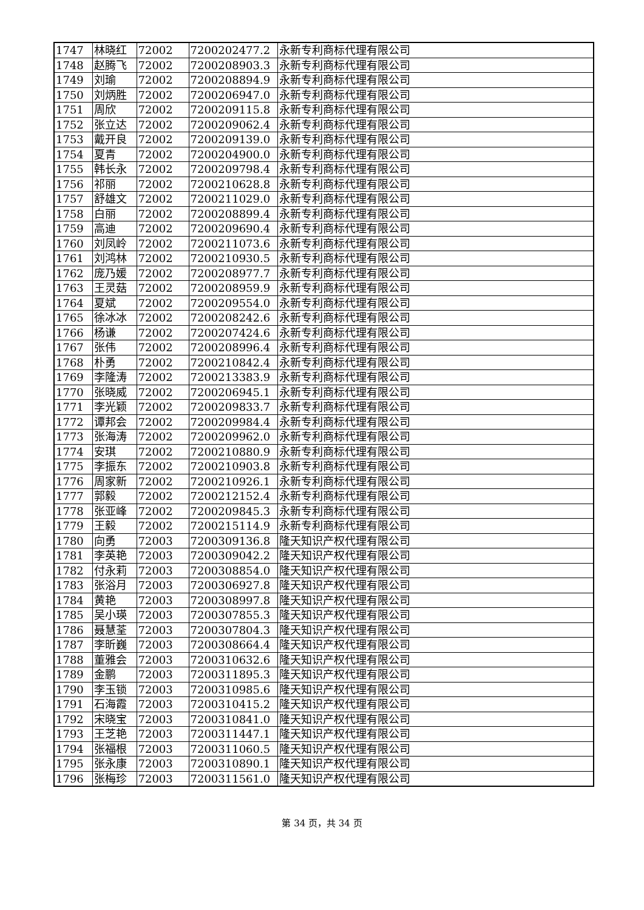| 1747 | 林晓红 | 72002 | 7200202477.2 | 永新专利商标代理有限公司 |
| 1748 | 赵腾飞 | 72002 | 7200208903.3 | 永新专利商标代理有限公司 |
| 1749 | 刘瑜 | 72002 | 7200208894.9 | 永新专利商标代理有限公司 |
| 1750 | 刘炳胜 | 72002 | 7200206947.0 | 永新专利商标代理有限公司 |
| 1751 | 周欣 | 72002 | 7200209115.8 | 永新专利商标代理有限公司 |
| 1752 | 张立达 | 72002 | 7200209062.4 | 永新专利商标代理有限公司 |
| 1753 | 戴开良 | 72002 | 7200209139.0 | 永新专利商标代理有限公司 |
| 1754 | 夏青 | 72002 | 7200204900.0 | 永新专利商标代理有限公司 |
| 1755 | 韩长永 | 72002 | 7200209798.4 | 永新专利商标代理有限公司 |
| 1756 | 祁丽 | 72002 | 7200210628.8 | 永新专利商标代理有限公司 |
| 1757 | 舒雄文 | 72002 | 7200211029.0 | 永新专利商标代理有限公司 |
| 1758 | 白丽 | 72002 | 7200208899.4 | 永新专利商标代理有限公司 |
| 1759 | 高迪 | 72002 | 7200209690.4 | 永新专利商标代理有限公司 |
| 1760 | 刘凤岭 | 72002 | 7200211073.6 | 永新专利商标代理有限公司 |
| 1761 | 刘鸿林 | 72002 | 7200210930.5 | 永新专利商标代理有限公司 |
| 1762 | 庞乃媛 | 72002 | 7200208977.7 | 永新专利商标代理有限公司 |
| 1763 | 王灵菇 | 72002 | 7200208959.9 | 永新专利商标代理有限公司 |
| 1764 | 夏斌 | 72002 | 7200209554.0 | 永新专利商标代理有限公司 |
| 1765 | 徐冰冰 | 72002 | 7200208242.6 | 永新专利商标代理有限公司 |
| 1766 | 杨谦 | 72002 | 7200207424.6 | 永新专利商标代理有限公司 |
| 1767 | 张伟 | 72002 | 7200208996.4 | 永新专利商标代理有限公司 |
| 1768 | 朴勇 | 72002 | 7200210842.4 | 永新专利商标代理有限公司 |
| 1769 | 李隆涛 | 72002 | 7200213383.9 | 永新专利商标代理有限公司 |
| 1770 | 张晓威 | 72002 | 7200206945.1 | 永新专利商标代理有限公司 |
| 1771 | 李光颖 | 72002 | 7200209833.7 | 永新专利商标代理有限公司 |
| 1772 | 谭邦会 | 72002 | 7200209984.4 | 永新专利商标代理有限公司 |
| 1773 | 张海涛 | 72002 | 7200209962.0 | 永新专利商标代理有限公司 |
| 1774 | 安琪 | 72002 | 7200210880.9 | 永新专利商标代理有限公司 |
| 1775 | 李振东 | 72002 | 7200210903.8 | 永新专利商标代理有限公司 |
| 1776 | 周家新 | 72002 | 7200210926.1 | 永新专利商标代理有限公司 |
| 1777 | 郭毅 | 72002 | 7200212152.4 | 永新专利商标代理有限公司 |
| 1778 | 张亚峰 | 72002 | 7200209845.3 | 永新专利商标代理有限公司 |
| 1779 | 王毅 | 72002 | 7200215114.9 | 永新专利商标代理有限公司 |
| 1780 | 向勇 | 72003 | 7200309136.8 | 隆天知识产权代理有限公司 |
| 1781 | 李英艳 | 72003 | 7200309042.2 | 隆天知识产权代理有限公司 |
| 1782 | 付永莉 | 72003 | 7200308854.0 | 隆天知识产权代理有限公司 |
| 1783 | 张浴月 | 72003 | 7200306927.8 | 隆天知识产权代理有限公司 |
| 1784 | 黄艳 | 72003 | 7200308997.8 | 隆天知识产权代理有限公司 |
| 1785 | 吴小瑛 | 72003 | 7200307855.3 | 隆天知识产权代理有限公司 |
| 1786 | 聂慧荃 | 72003 | 7200307804.3 | 隆天知识产权代理有限公司 |
| 1787 | 李昕巍 | 72003 | 7200308664.4 | 隆天知识产权代理有限公司 |
| 1788 | 董雅会 | 72003 | 7200310632.6 | 隆天知识产权代理有限公司 |
| 1789 | 金鹏 | 72003 | 7200311895.3 | 隆天知识产权代理有限公司 |
| 1790 | 李玉锁 | 72003 | 7200310985.6 | 隆天知识产权代理有限公司 |
| 1791 | 石海霞 | 72003 | 7200310415.2 | 隆天知识产权代理有限公司 |
| 1792 | 宋晓宝 | 72003 | 7200310841.0 | 隆天知识产权代理有限公司 |
| 1793 | 王芝艳 | 72003 | 7200311447.1 | 隆天知识产权代理有限公司 |
| 1794 | 张福根 | 72003 | 7200311060.5 | 隆天知识产权代理有限公司 |
| 1795 | 张永康 | 72003 | 7200310890.1 | 隆天知识产权代理有限公司 |
| 1796 | 张梅珍 | 72003 | 7200311561.0 | 隆天知识产权代理有限公司 |
第 34 页，共 34 页